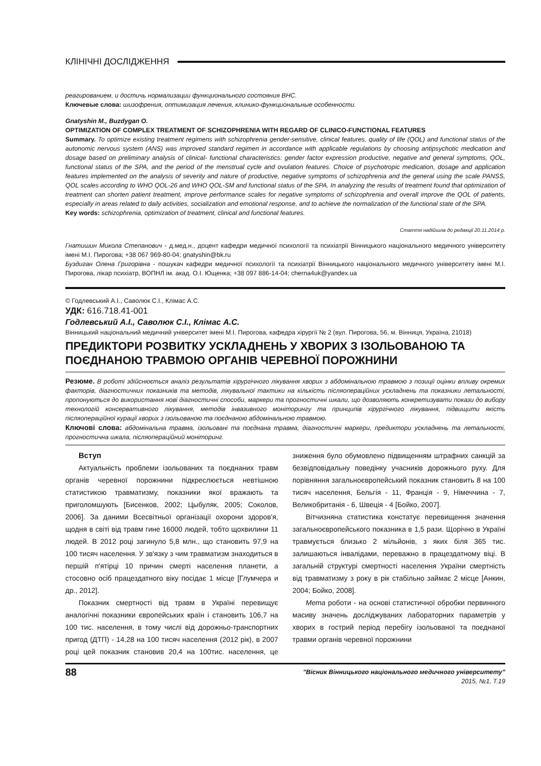КЛІНІЧНІ ДОСЛІДЖЕННЯ
реагированием, и достичь нормализации функционального состояния ВНС.
Ключевые слова: шизофрения, оптимизация лечения, клинико-функциональные особенности.
Gnatyshin M., Buzdygan O.
OPTIMIZATION OF COMPLEX TREATMENT OF SCHIZOPHRENIA WITH REGARD OF CLINICO-FUNCTIONAL FEATURES
Summary. To optimize existing treatment regimens with schizophrenia gender-sensitive, clinical features, quality of life (QOL) and functional status of the autonomic nervous system (ANS) was improved standard regimen in accordance with applicable regulations by choosing antipsychotic medication and dosage based on preliminary analysis of clinical- functional characteristics: gender factor expression productive, negative and general symptoms, QOL, functional status of the SPA, and the period of the menstrual cycle and ovulation features. Choice of psychotropic medication, dosage and application features implemented on the analysis of severity and nature of productive, negative symptoms of schizophrenia and the general using the scale PANSS, QOL scales according to WHO QOL-26 and WHO QOL-SM and functional status of the SPA. In analyzing the results of treatment found that optimization of treatment can shorten patient treatment, improve performance scales for negative symptoms of schizophrenia and overall improve the QOL of patients, especially in areas related to daily activities, socialization and emotional response, and to achieve the normalization of the functional state of the SPA.
Key words: schizophrenia, optimization of treatment, clinical and functional features.
Стаття надійшла до редакції 20.11.2014 р.
Гнатишин Микола Степанович - д.мед.н., доцент кафедри медичної психології та психіатрії Вінницького національного медичного університету імені М.І. Пирогова; +38 067 969-80-04; gnatyshin@bk.ru
Буздиган Олена Григорівна - пошукач кафедри медичної психології та психіатрії Вінницького національного медичного університету імені М.І. Пирогова, лікар психіатр, ВОПНЛ ім. акад. О.І. Ющенка; +38 097 886-14-04; cherna4uk@yandex.ua
© Годлевський А.І., Саволюк С.І., Клімас А.С.
УДК: 616.718.41-001
Годлевський А.І., Саволюк С.І., Клімас А.С.
Вінницький національний медичний університет імені М.І. Пирогова, кафедра хірургії № 2 (вул. Пирогова, 56, м. Вінниця, Україна, 21018)
ПРЕДИКТОРИ РОЗВИТКУ УСКЛАДНЕНЬ У ХВОРИХ З ІЗОЛЬОВАНОЮ ТА ПОЄДНАНОЮ ТРАВМОЮ ОРГАНІВ ЧЕРЕВНОЇ ПОРОЖНИНИ
Резюме. В роботі здійснюється аналіз результатів хірургічного лікування хворих з абдомінальною травмою з позиції оцінки впливу окремих факторів, діагностичних показників та методів, лікувальної тактики на кількість післяопераційних ускладнень та показники летальності, пропонуються до використання нові діагностичні способи, маркери та прогностичні шкали, що дозволяють конкретизувати покази до вибору технологій консервативного лікування, методів інвазивного моніторингу та принципів хірургічного лікування, підвищити якість післяопераційної курації хворих з ізольованою та поєднаною абдомінальною травмою.
Ключові слова: абдомінальна травма, ізольовані та поєднана травма, діагностичні маркери, предиктори ускладнень та летальності, прогностична шкала, післяопераційний моніторинг.
Вступ
Актуальність проблеми ізольованих та поєднаних травм органів черевної порожнини підкреслюється невтішною статистикою травматизму, показники якої вражають та приголомшують [Бисенков, 2002; Цыбуляк, 2005; Соколов, 2006]. За даними Всесвітньої організації охорони здоров'я, щодня в світі від травм гине 16000 людей, тобто щохвилини 11 людей. В 2012 році загинуло 5,8 млн., що становить 97,9 на 100 тисяч населення. У зв'язку з чим травматизм знаходиться в першій п'ятірці 10 причин смерті населення планети, а стосовно осіб працездатного віку посідає 1 місце [Глумчера и др., 2012].
Показник смертності від травм в Україні перевищує аналогічні показники європейських країн і становить 106,7 на 100 тис. населення, в тому числі від дорожньо-транспортних пригод (ДТП) - 14,28 на 100 тисяч населення (2012 рік), в 2007 році цей показник становив 20,4 на 100тис. населення, це зниження було обумовлено підвищенням штрафних санкцій за безвідповідальну поведінку учасників дорожнього руху. Для порівняння загальноєвропейський показник становить 8 на 100 тисяч населення, Бельгія - 11, Франція - 9, Німеччина - 7, Великобританія - 6, Швеція - 4 [Бойко, 2007].
Вітчизняна статистика констатує перевищення значення загальноєвропейського показника в 1,5 рази. Щорічно в Україні травмується близько 2 мільйонів, з яких біля 365 тис. залишаються інвалідами, переважно в працездатному віці. В загальній структурі смертності населення України смертність від травматизму з року в рік стабільно займає 2 місце [Анкин, 2004; Бойко, 2008].
Мета роботи - на основі статистичної обробки первинного масиву значень досліджуваних лабораторних параметрів у хворих в гострий період перебігу ізольованої та поєднаної травми органів черевної порожнини
88 "Вісник Вінницького національного медичного університету"
2015, №1, Т.19